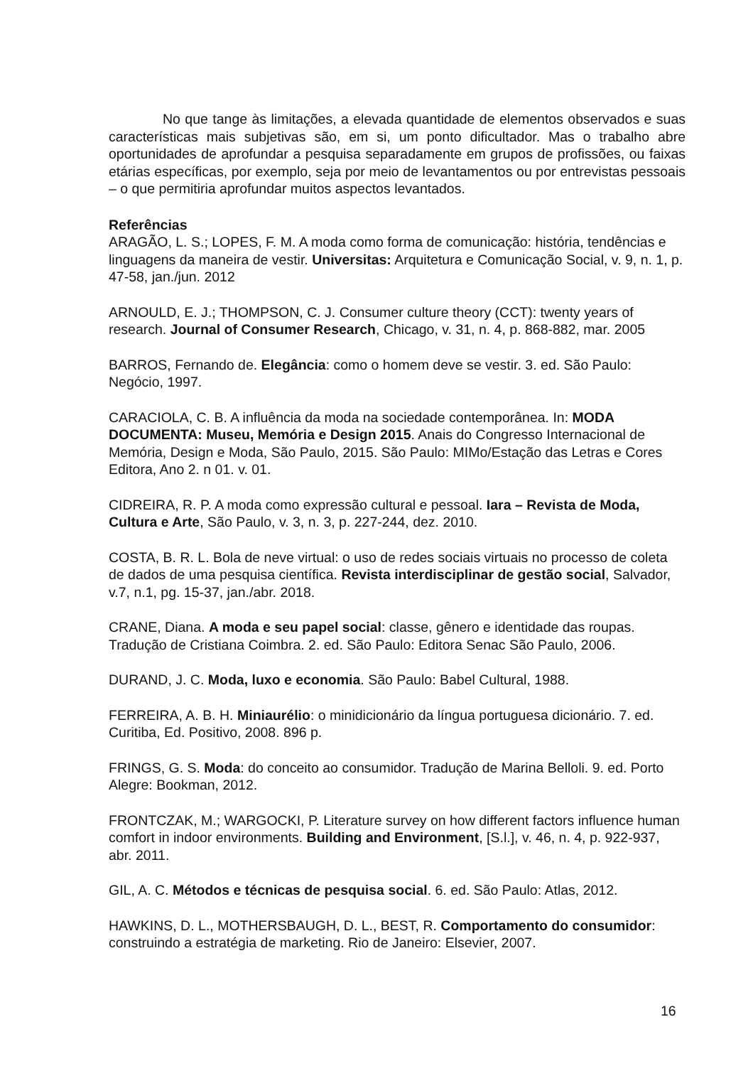No que tange às limitações, a elevada quantidade de elementos observados e suas características mais subjetivas são, em si, um ponto dificultador. Mas o trabalho abre oportunidades de aprofundar a pesquisa separadamente em grupos de profissões, ou faixas etárias específicas, por exemplo, seja por meio de levantamentos ou por entrevistas pessoais – o que permitiria aprofundar muitos aspectos levantados.
Referências
ARAGÃO, L. S.; LOPES, F. M. A moda como forma de comunicação: história, tendências e linguagens da maneira de vestir. Universitas: Arquitetura e Comunicação Social, v. 9, n. 1, p. 47-58, jan./jun. 2012
ARNOULD, E. J.; THOMPSON, C. J. Consumer culture theory (CCT): twenty years of research. Journal of Consumer Research, Chicago, v. 31, n. 4, p. 868-882, mar. 2005
BARROS, Fernando de. Elegância: como o homem deve se vestir. 3. ed. São Paulo: Negócio, 1997.
CARACIOLA, C. B. A influência da moda na sociedade contemporânea. In: MODA DOCUMENTA: Museu, Memória e Design 2015. Anais do Congresso Internacional de Memória, Design e Moda, São Paulo, 2015. São Paulo: MIMo/Estação das Letras e Cores Editora, Ano 2. n 01. v. 01.
CIDREIRA, R. P. A moda como expressão cultural e pessoal. Iara – Revista de Moda, Cultura e Arte, São Paulo, v. 3, n. 3, p. 227-244, dez. 2010.
COSTA, B. R. L. Bola de neve virtual: o uso de redes sociais virtuais no processo de coleta de dados de uma pesquisa científica. Revista interdisciplinar de gestão social, Salvador, v.7, n.1, pg. 15-37, jan./abr. 2018.
CRANE, Diana. A moda e seu papel social: classe, gênero e identidade das roupas. Tradução de Cristiana Coimbra. 2. ed. São Paulo: Editora Senac São Paulo, 2006.
DURAND, J. C. Moda, luxo e economia. São Paulo: Babel Cultural, 1988.
FERREIRA, A. B. H. Miniaurélio: o minidicionário da língua portuguesa dicionário. 7. ed. Curitiba, Ed. Positivo, 2008. 896 p.
FRINGS, G. S. Moda: do conceito ao consumidor. Tradução de Marina Belloli. 9. ed. Porto Alegre: Bookman, 2012.
FRONTCZAK, M.; WARGOCKI, P. Literature survey on how different factors influence human comfort in indoor environments. Building and Environment, [S.l.], v. 46, n. 4, p. 922-937, abr. 2011.
GIL, A. C. Métodos e técnicas de pesquisa social. 6. ed. São Paulo: Atlas, 2012.
HAWKINS, D. L., MOTHERSBAUGH, D. L., BEST, R. Comportamento do consumidor: construindo a estratégia de marketing. Rio de Janeiro: Elsevier, 2007.
16